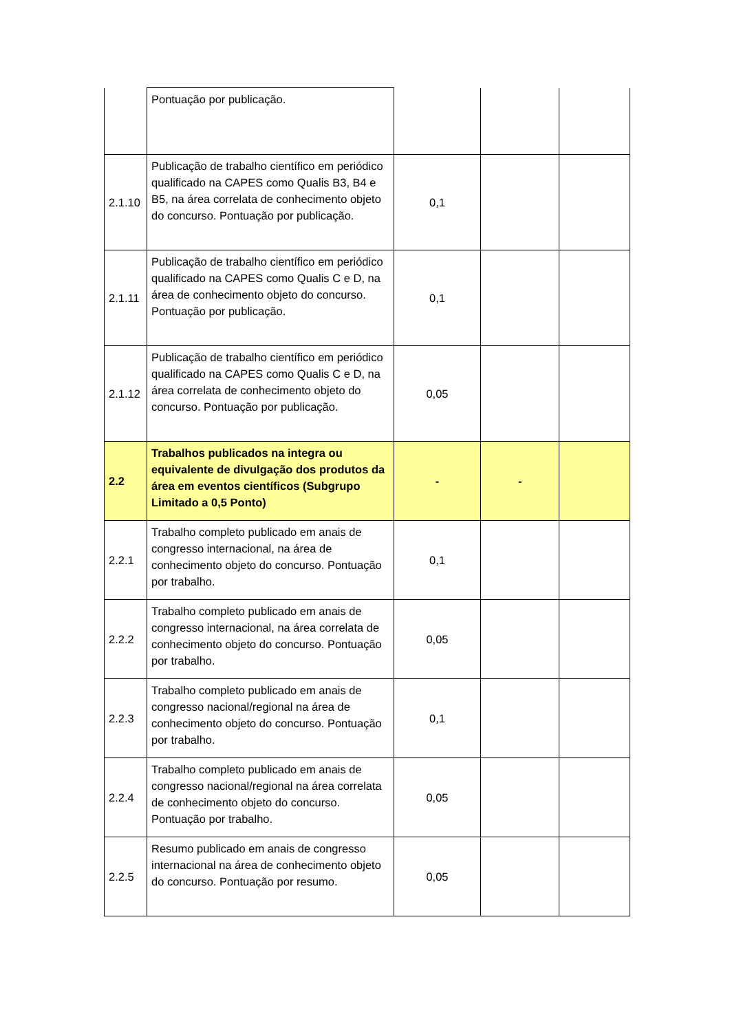| | Pontuação por publicação. | | | |
| 2.1.10 | Publicação de trabalho científico em periódico qualificado na CAPES como Qualis B3, B4 e B5, na área correlata de conhecimento objeto do concurso. Pontuação por publicação. | 0,1 | | |
| 2.1.11 | Publicação de trabalho científico em periódico qualificado na CAPES como Qualis C e D, na área de conhecimento objeto do concurso. Pontuação por publicação. | 0,1 | | |
| 2.1.12 | Publicação de trabalho científico em periódico qualificado na CAPES como Qualis C e D, na área correlata de conhecimento objeto do concurso. Pontuação por publicação. | 0,05 | | |
| 2.2 | Trabalhos publicados na integra ou equivalente de divulgação dos produtos da área em eventos científicos (Subgrupo Limitado a 0,5 Ponto) | - | - | |
| 2.2.1 | Trabalho completo publicado em anais de congresso internacional, na área de conhecimento objeto do concurso. Pontuação por trabalho. | 0,1 | | |
| 2.2.2 | Trabalho completo publicado em anais de congresso internacional, na área correlata de conhecimento objeto do concurso. Pontuação por trabalho. | 0,05 | | |
| 2.2.3 | Trabalho completo publicado em anais de congresso nacional/regional na área de conhecimento objeto do concurso. Pontuação por trabalho. | 0,1 | | |
| 2.2.4 | Trabalho completo publicado em anais de congresso nacional/regional na área correlata de conhecimento objeto do concurso. Pontuação por trabalho. | 0,05 | | |
| 2.2.5 | Resumo publicado em anais de congresso internacional na área de conhecimento objeto do concurso. Pontuação por resumo. | 0,05 | | |